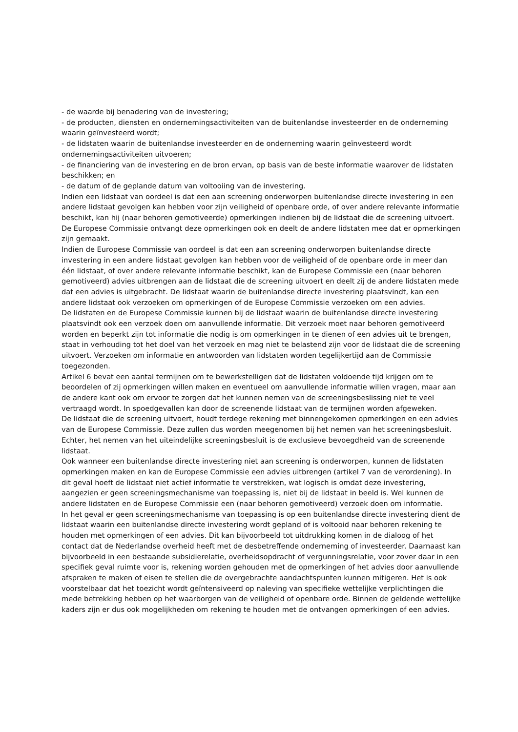- de waarde bij benadering van de investering;
- de producten, diensten en ondernemingsactiviteiten van de buitenlandse investeerder en de onderneming waarin geïnvesteerd wordt;
- de lidstaten waarin de buitenlandse investeerder en de onderneming waarin geïnvesteerd wordt ondernemingsactiviteiten uitvoeren;
- de financiering van de investering en de bron ervan, op basis van de beste informatie waarover de lidstaten beschikken; en
- de datum of de geplande datum van voltooiing van de investering.
Indien een lidstaat van oordeel is dat een aan screening onderworpen buitenlandse directe investering in een andere lidstaat gevolgen kan hebben voor zijn veiligheid of openbare orde, of over andere relevante informatie beschikt, kan hij (naar behoren gemotiveerde) opmerkingen indienen bij de lidstaat die de screening uitvoert. De Europese Commissie ontvangt deze opmerkingen ook en deelt de andere lidstaten mee dat er opmerkingen zijn gemaakt.
Indien de Europese Commissie van oordeel is dat een aan screening onderworpen buitenlandse directe investering in een andere lidstaat gevolgen kan hebben voor de veiligheid of de openbare orde in meer dan één lidstaat, of over andere relevante informatie beschikt, kan de Europese Commissie een (naar behoren gemotiveerd) advies uitbrengen aan de lidstaat die de screening uitvoert en deelt zij de andere lidstaten mede dat een advies is uitgebracht. De lidstaat waarin de buitenlandse directe investering plaatsvindt, kan een andere lidstaat ook verzoeken om opmerkingen of de Europese Commissie verzoeken om een advies.
De lidstaten en de Europese Commissie kunnen bij de lidstaat waarin de buitenlandse directe investering plaatsvindt ook een verzoek doen om aanvullende informatie. Dit verzoek moet naar behoren gemotiveerd worden en beperkt zijn tot informatie die nodig is om opmerkingen in te dienen of een advies uit te brengen, staat in verhouding tot het doel van het verzoek en mag niet te belastend zijn voor de lidstaat die de screening uitvoert. Verzoeken om informatie en antwoorden van lidstaten worden tegelijkertijd aan de Commissie toegezonden.
Artikel 6 bevat een aantal termijnen om te bewerkstelligen dat de lidstaten voldoende tijd krijgen om te beoordelen of zij opmerkingen willen maken en eventueel om aanvullende informatie willen vragen, maar aan de andere kant ook om ervoor te zorgen dat het kunnen nemen van de screeningsbeslissing niet te veel vertraagd wordt. In spoedgevallen kan door de screenende lidstaat van de termijnen worden afgeweken.
De lidstaat die de screening uitvoert, houdt terdege rekening met binnengekomen opmerkingen en een advies van de Europese Commissie. Deze zullen dus worden meegenomen bij het nemen van het screeningsbesluit. Echter, het nemen van het uiteindelijke screeningsbesluit is de exclusieve bevoegdheid van de screenende lidstaat.
Ook wanneer een buitenlandse directe investering niet aan screening is onderworpen, kunnen de lidstaten opmerkingen maken en kan de Europese Commissie een advies uitbrengen (artikel 7 van de verordening). In dit geval hoeft de lidstaat niet actief informatie te verstrekken, wat logisch is omdat deze investering, aangezien er geen screeningsmechanisme van toepassing is, niet bij de lidstaat in beeld is. Wel kunnen de andere lidstaten en de Europese Commissie een (naar behoren gemotiveerd) verzoek doen om informatie.
In het geval er geen screeningsmechanisme van toepassing is op een buitenlandse directe investering dient de lidstaat waarin een buitenlandse directe investering wordt gepland of is voltooid naar behoren rekening te houden met opmerkingen of een advies. Dit kan bijvoorbeeld tot uitdrukking komen in de dialoog of het contact dat de Nederlandse overheid heeft met de desbetreffende onderneming of investeerder. Daarnaast kan bijvoorbeeld in een bestaande subsidierelatie, overheidsopdracht of vergunningsrelatie, voor zover daar in een specifiek geval ruimte voor is, rekening worden gehouden met de opmerkingen of het advies door aanvullende afspraken te maken of eisen te stellen die de overgebrachte aandachtspunten kunnen mitigeren. Het is ook voorstelbaar dat het toezicht wordt geïntensiveerd op naleving van specifieke wettelijke verplichtingen die mede betrekking hebben op het waarborgen van de veiligheid of openbare orde. Binnen de geldende wettelijke kaders zijn er dus ook mogelijkheden om rekening te houden met de ontvangen opmerkingen of een advies.